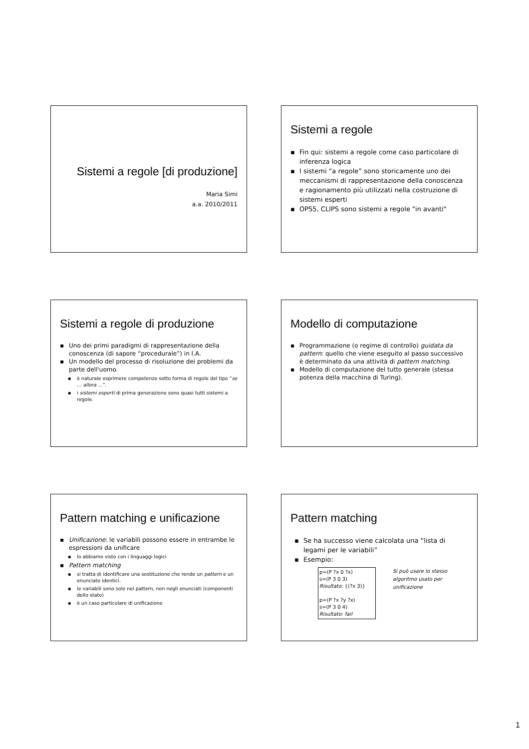Sistemi a regole [di produzione]
Maria Simi
a.a. 2010/2011
Sistemi a regole
▪ Fin qui: sistemi a regole come caso particolare di inferenza logica
▪ I sistemi “a regole” sono storicamente uno dei meccanismi di rappresentazione della conoscenza e ragionamento più utilizzati nella costruzione di sistemi esperti
▪ OPS5, CLIPS sono sistemi a regole "in avanti"
Sistemi a regole di produzione
▪ Uno dei primi paradigmi di rappresentazione della conoscenza (di sapore “procedurale”) in I.A.
▪ Un modello del processo di risoluzione dei problemi da parte dell'uomo.
▪ è naturale esprimere competenze sotto forma di regole del tipo “se … allora …”.
▪ i sistemi esperti di prima generazione sono quasi tutti sistemi a regole.
Modello di computazione
▪ Programmazione (o regime di controllo) guidata da pattern: quello che viene eseguito al passo successivo è determinato da una attività di pattern matching.
▪ Modello di computazione del tutto generale (stessa potenza della macchina di Turing).
Pattern matching e unificazione
▪ Unificazione: le variabili possono essere in entrambe le espressioni da unificare
▪ lo abbiamo visto con i linguaggi logici
▪ Pattern matching
▪ si tratta di identificare una sostituzione che rende un pattern e un enunciato identici.
▪ le variabili sono solo nei pattern, non negli enunciati (componenti dello stato)
▪ è un caso particolare di unificazione
Pattern matching
▪ Se ha successo viene calcolata una “lista di legami per le variabili”
▪ Esempio:
p=(P ?x 0 ?x)
s=(P 3 0 3)
Risultato: {(?x 3)}
p=(P ?x ?y ?x)
s=(P 3 0 4)
Risultato: fail
Si può usare lo stesso algoritmo usato per unificazione
1